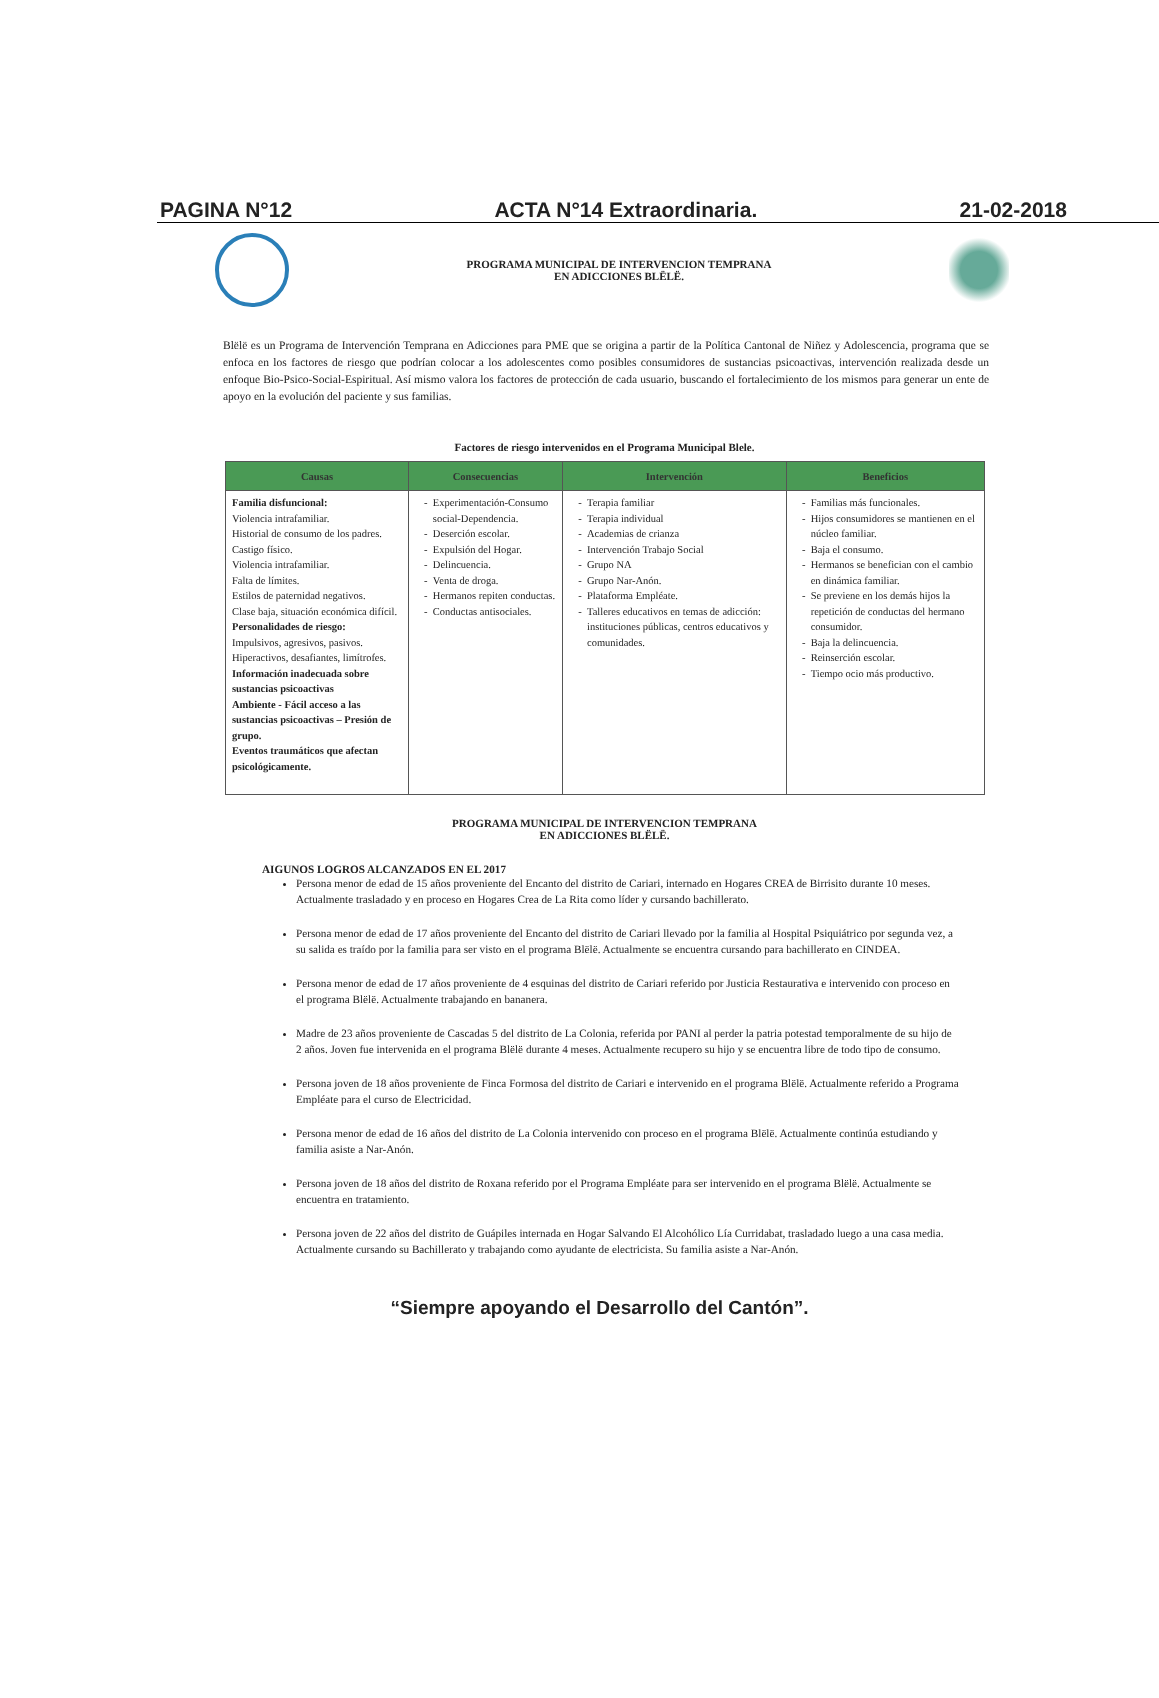PAGINA N°12 ACTA N°14 Extraordinaria. 21-02-2018
PROGRAMA MUNICIPAL DE INTERVENCION TEMPRANA
EN ADICCIONES BLËLË.
Blëlë es un Programa de Intervención Temprana en Adicciones para PME que se origina a partir de la Política Cantonal de Niñez y Adolescencia, programa que se enfoca en los factores de riesgo que podrían colocar a los adolescentes como posibles consumidores de sustancias psicoactivas, intervención realizada desde un enfoque Bio-Psico-Social-Espiritual. Así mismo valora los factores de protección de cada usuario, buscando el fortalecimiento de los mismos para generar un ente de apoyo en la evolución del paciente y sus familias.
Factores de riesgo intervenidos en el Programa Municipal Blele.
| Causas | Consecuencias | Intervención | Beneficios |
| --- | --- | --- | --- |
| Familia disfuncional: Violencia intrafamiliar. Historial de consumo de los padres. Castigo físico. Violencia intrafamiliar. Falta de límites. Estilos de paternidad negativos. Clase baja, situación económica difícil. Personalidades de riesgo: Impulsivos, agresivos, pasivos. Hiperactivos, desafiantes, limítrofes. Información inadecuada sobre sustancias psicoactivas Ambiente - Fácil acceso a las sustancias psicoactivas – Presión de grupo. Eventos traumáticos que afectan psicológicamente. | Experimentación-Consumo social-Dependencia. Deserción escolar. Expulsión del Hogar. Delincuencia. Venta de droga. Hermanos repiten conductas. Conductas antisociales. | Terapia familiar Terapia individual Academias de crianza Intervención Trabajo Social Grupo NA Grupo Nar-Anón. Plataforma Empléate. Talleres educativos en temas de adicción: instituciones públicas, centros educativos y comunidades. | Familias más funcionales. Hijos consumidores se mantienen en el núcleo familiar. Baja el consumo. Hermanos se benefician con el cambio en dinámica familiar. Se previene en los demás hijos la repetición de conductas del hermano consumidor. Baja la delincuencia. Reinserción escolar. Tiempo ocio más productivo. |
PROGRAMA MUNICIPAL DE INTERVENCION TEMPRANA
EN ADICCIONES BLËLË.
AIGUNOS LOGROS ALCANZADOS EN EL 2017
Persona menor de edad de 15 años proveniente del Encanto del distrito de Cariari, internado en Hogares CREA de Birrisito durante 10 meses. Actualmente trasladado y en proceso en Hogares Crea de La Rita como líder y cursando bachillerato.
Persona menor de edad de 17 años proveniente del Encanto del distrito de Cariari llevado por la familia al Hospital Psiquiátrico por segunda vez, a su salida es traído por la familia para ser visto en el programa Blëlë. Actualmente se encuentra cursando para bachillerato en CINDEA.
Persona menor de edad de 17 años proveniente de 4 esquinas del distrito de Cariari referido por Justicia Restaurativa e intervenido con proceso en el programa Blëlë. Actualmente trabajando en bananera.
Madre de 23 años proveniente de Cascadas 5 del distrito de La Colonia, referida por PANI al perder la patria potestad temporalmente de su hijo de 2 años. Joven fue intervenida en el programa Blëlë durante 4 meses. Actualmente recupero su hijo y se encuentra libre de todo tipo de consumo.
Persona joven de 18 años proveniente de Finca Formosa del distrito de Cariari e intervenido en el programa Blëlë. Actualmente referido a Programa Empléate para el curso de Electricidad.
Persona menor de edad de 16 años del distrito de La Colonia intervenido con proceso en el programa Blëlë. Actualmente continúa estudiando y familia asiste a Nar-Anón.
Persona joven de 18 años del distrito de Roxana referido por el Programa Empléate para ser intervenido en el programa Blëlë. Actualmente se encuentra en tratamiento.
Persona joven de 22 años del distrito de Guápiles internada en Hogar Salvando El Alcohólico Lía Curridabat, trasladado luego a una casa media. Actualmente cursando su Bachillerato y trabajando como ayudante de electricista. Su familia asiste a Nar-Anón.
“Siempre apoyando el Desarrollo del Cantón”.